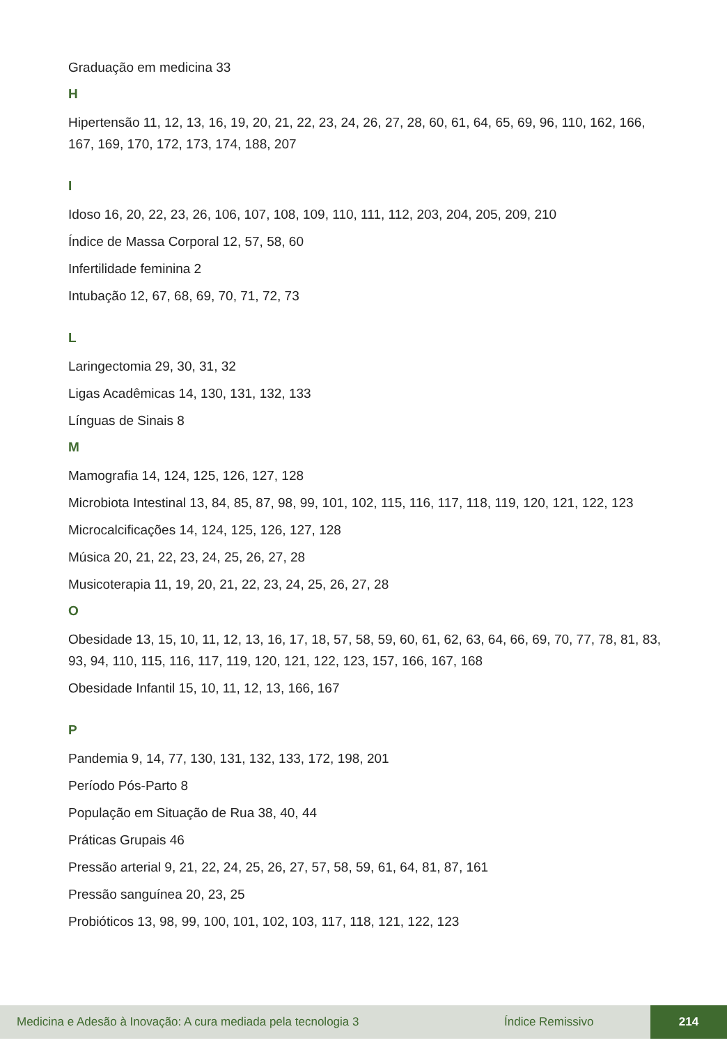Graduação em medicina 33
H
Hipertensão 11, 12, 13, 16, 19, 20, 21, 22, 23, 24, 26, 27, 28, 60, 61, 64, 65, 69, 96, 110, 162, 166, 167, 169, 170, 172, 173, 174, 188, 207
I
Idoso 16, 20, 22, 23, 26, 106, 107, 108, 109, 110, 111, 112, 203, 204, 205, 209, 210
Índice de Massa Corporal 12, 57, 58, 60
Infertilidade feminina 2
Intubação 12, 67, 68, 69, 70, 71, 72, 73
L
Laringectomia 29, 30, 31, 32
Ligas Acadêmicas 14, 130, 131, 132, 133
Línguas de Sinais 8
M
Mamografia 14, 124, 125, 126, 127, 128
Microbiota Intestinal 13, 84, 85, 87, 98, 99, 101, 102, 115, 116, 117, 118, 119, 120, 121, 122, 123
Microcalcificações 14, 124, 125, 126, 127, 128
Música 20, 21, 22, 23, 24, 25, 26, 27, 28
Musicoterapia 11, 19, 20, 21, 22, 23, 24, 25, 26, 27, 28
O
Obesidade 13, 15, 10, 11, 12, 13, 16, 17, 18, 57, 58, 59, 60, 61, 62, 63, 64, 66, 69, 70, 77, 78, 81, 83, 93, 94, 110, 115, 116, 117, 119, 120, 121, 122, 123, 157, 166, 167, 168
Obesidade Infantil 15, 10, 11, 12, 13, 166, 167
P
Pandemia 9, 14, 77, 130, 131, 132, 133, 172, 198, 201
Período Pós-Parto 8
População em Situação de Rua 38, 40, 44
Práticas Grupais 46
Pressão arterial 9, 21, 22, 24, 25, 26, 27, 57, 58, 59, 61, 64, 81, 87, 161
Pressão sanguínea 20, 23, 25
Probióticos 13, 98, 99, 100, 101, 102, 103, 117, 118, 121, 122, 123
Medicina e Adesão à Inovação: A cura mediada pela tecnologia 3 Índice Remissivo 214